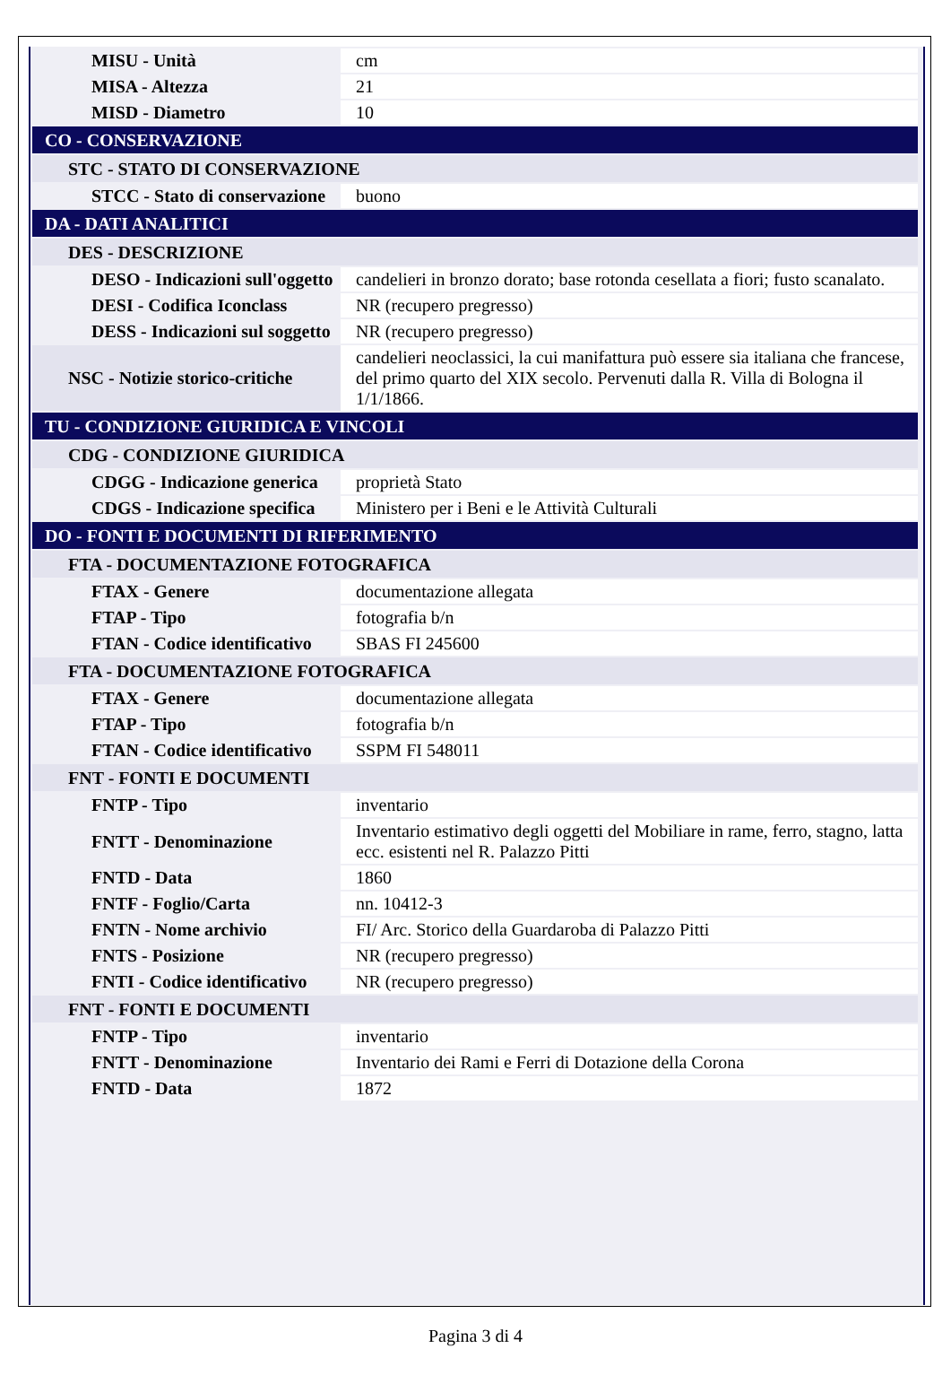| MISU - Unità | cm |
| MISA - Altezza | 21 |
| MISD - Diametro | 10 |
| CO - CONSERVAZIONE | |
| STC - STATO DI CONSERVAZIONE | |
| STCC - Stato di conservazione | buono |
| DA - DATI ANALITICI | |
| DES - DESCRIZIONE | |
| DESO - Indicazioni sull'oggetto | candelieri in bronzo dorato; base rotonda cesellata a fiori; fusto scanalato. |
| DESI - Codifica Iconclass | NR (recupero pregresso) |
| DESS - Indicazioni sul soggetto | NR (recupero pregresso) |
| NSC - Notizie storico-critiche | candelieri neoclassici, la cui manifattura può essere sia italiana che francese, del primo quarto del XIX secolo. Pervenuti dalla R. Villa di Bologna il 1/1/1866. |
| TU - CONDIZIONE GIURIDICA E VINCOLI | |
| CDG - CONDIZIONE GIURIDICA | |
| CDGG - Indicazione generica | proprietà Stato |
| CDGS - Indicazione specifica | Ministero per i Beni e le Attività Culturali |
| DO - FONTI E DOCUMENTI DI RIFERIMENTO | |
| FTA - DOCUMENTAZIONE FOTOGRAFICA | |
| FTAX - Genere | documentazione allegata |
| FTAP - Tipo | fotografia b/n |
| FTAN - Codice identificativo | SBAS FI 245600 |
| FTA - DOCUMENTAZIONE FOTOGRAFICA | |
| FTAX - Genere | documentazione allegata |
| FTAP - Tipo | fotografia b/n |
| FTAN - Codice identificativo | SSPM FI 548011 |
| FNT - FONTI E DOCUMENTI | |
| FNTP - Tipo | inventario |
| FNTT - Denominazione | Inventario estimativo degli oggetti del Mobiliare in rame, ferro, stagno, latta ecc. esistenti nel R. Palazzo Pitti |
| FNTD - Data | 1860 |
| FNTF - Foglio/Carta | nn. 10412-3 |
| FNTN - Nome archivio | FI/ Arc. Storico della Guardaroba di Palazzo Pitti |
| FNTS - Posizione | NR (recupero pregresso) |
| FNTI - Codice identificativo | NR (recupero pregresso) |
| FNT - FONTI E DOCUMENTI | |
| FNTP - Tipo | inventario |
| FNTT - Denominazione | Inventario dei Rami e Ferri di Dotazione della Corona |
| FNTD - Data | 1872 |
Pagina 3 di 4